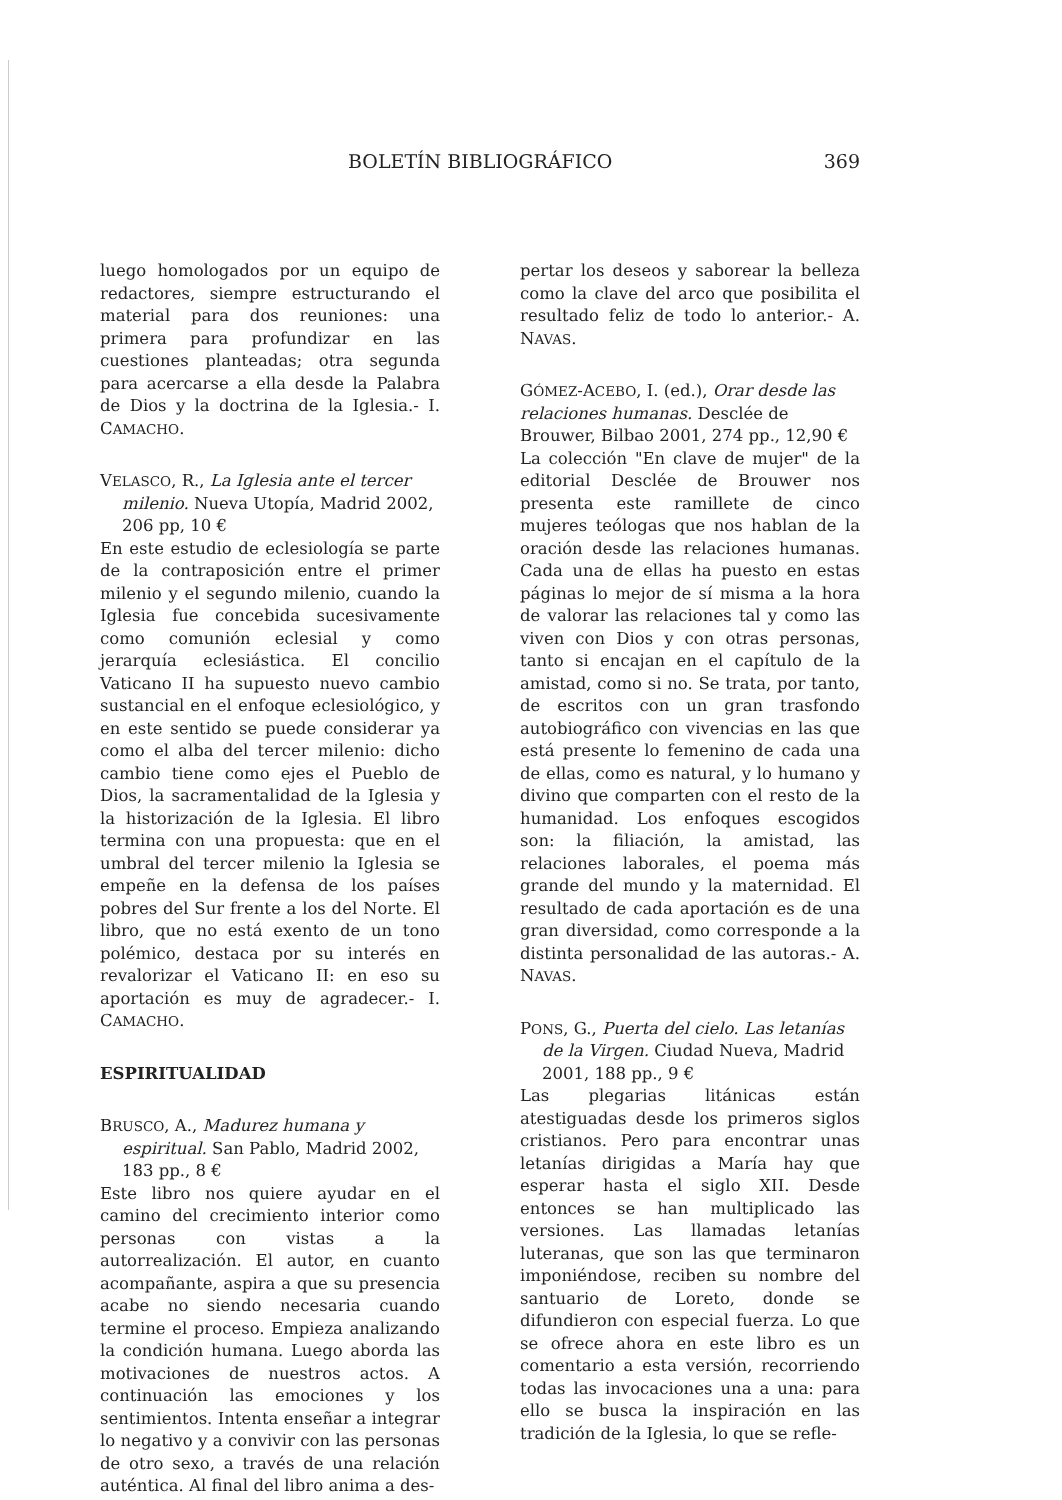BOLETÍN BIBLIOGRÁFICO 369
luego homologados por un equipo de redactores, siempre estructurando el material para dos reuniones: una primera para profundizar en las cuestiones planteadas; otra segunda para acercarse a ella desde la Palabra de Dios y la doctrina de la Iglesia.- I. CAMACHO.
VELASCO, R., La Iglesia ante el tercer milenio. Nueva Utopía, Madrid 2002, 206 pp, 10 €
En este estudio de eclesiología se parte de la contraposición entre el primer milenio y el segundo milenio, cuando la Iglesia fue concebida sucesivamente como comunión eclesial y como jerarquía eclesiástica. El concilio Vaticano II ha supuesto nuevo cambio sustancial en el enfoque eclesiológico, y en este sentido se puede considerar ya como el alba del tercer milenio: dicho cambio tiene como ejes el Pueblo de Dios, la sacramentalidad de la Iglesia y la historización de la Iglesia. El libro termina con una propuesta: que en el umbral del tercer milenio la Iglesia se empeñe en la defensa de los países pobres del Sur frente a los del Norte. El libro, que no está exento de un tono polémico, destaca por su interés en revalorizar el Vaticano II: en eso su aportación es muy de agradecer.- I. CAMACHO.
ESPIRITUALIDAD
BRUSCO, A., Madurez humana y espiritual. San Pablo, Madrid 2002, 183 pp., 8 €
Este libro nos quiere ayudar en el camino del crecimiento interior como personas con vistas a la autorrealización. El autor, en cuanto acompañante, aspira a que su presencia acabe no siendo necesaria cuando termine el proceso. Empieza analizando la condición humana. Luego aborda las motivaciones de nuestros actos. A continuación las emociones y los sentimientos. Intenta enseñar a integrar lo negativo y a convivir con las personas de otro sexo, a través de una relación auténtica. Al final del libro anima a des-
pertar los deseos y saborear la belleza como la clave del arco que posibilita el resultado feliz de todo lo anterior.- A. NAVAS.
GÓMEZ-ACEBO, I. (ed.), Orar desde las relaciones humanas. Desclée de Brouwer, Bilbao 2001, 274 pp., 12,90 €
La colección "En clave de mujer" de la editorial Desclée de Brouwer nos presenta este ramillete de cinco mujeres teólogas que nos hablan de la oración desde las relaciones humanas. Cada una de ellas ha puesto en estas páginas lo mejor de sí misma a la hora de valorar las relaciones tal y como las viven con Dios y con otras personas, tanto si encajan en el capítulo de la amistad, como si no. Se trata, por tanto, de escritos con un gran trasfondo autobiográfico con vivencias en las que está presente lo femenino de cada una de ellas, como es natural, y lo humano y divino que comparten con el resto de la humanidad. Los enfoques escogidos son: la filiación, la amistad, las relaciones laborales, el poema más grande del mundo y la maternidad. El resultado de cada aportación es de una gran diversidad, como corresponde a la distinta personalidad de las autoras.- A. NAVAS.
PONS, G., Puerta del cielo. Las letanías de la Virgen. Ciudad Nueva, Madrid 2001, 188 pp., 9 €
Las plegarias litánicas están atestiguadas desde los primeros siglos cristianos. Pero para encontrar unas letanías dirigidas a María hay que esperar hasta el siglo XII. Desde entonces se han multiplicado las versiones. Las llamadas letanías luteranas, que son las que terminaron imponiéndose, reciben su nombre del santuario de Loreto, donde se difundieron con especial fuerza. Lo que se ofrece ahora en este libro es un comentario a esta versión, recorriendo todas las invocaciones una a una: para ello se busca la inspiración en las tradición de la Iglesia, lo que se refle-